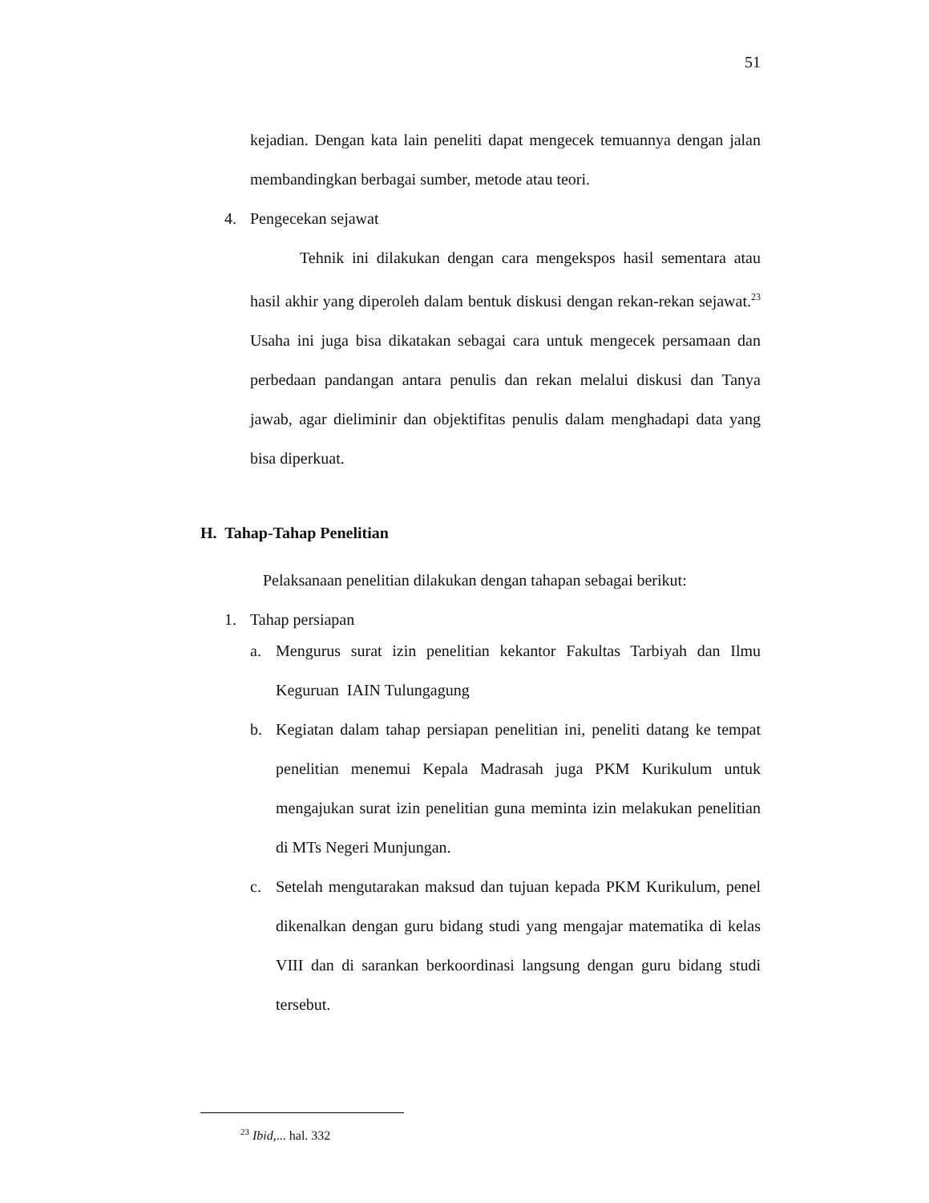51
kejadian. Dengan kata lain peneliti dapat mengecek temuannya dengan jalan membandingkan berbagai sumber, metode atau teori.
4. Pengecekan sejawat
Tehnik ini dilakukan dengan cara mengekspos hasil sementara atau hasil akhir yang diperoleh dalam bentuk diskusi dengan rekan-rekan sejawat.<sup>23</sup> Usaha ini juga bisa dikatakan sebagai cara untuk mengecek persamaan dan perbedaan pandangan antara penulis dan rekan melalui diskusi dan Tanya jawab, agar dieliminir dan objektifitas penulis dalam menghadapi data yang bisa diperkuat.
H. Tahap-Tahap Penelitian
Pelaksanaan penelitian dilakukan dengan tahapan sebagai berikut:
1. Tahap persiapan
a. Mengurus surat izin penelitian kekantor Fakultas Tarbiyah dan Ilmu Keguruan IAIN Tulungagung
b. Kegiatan dalam tahap persiapan penelitian ini, peneliti datang ke tempat penelitian menemui Kepala Madrasah juga PKM Kurikulum untuk mengajukan surat izin penelitian guna meminta izin melakukan penelitian di MTs Negeri Munjungan.
c. Setelah mengutarakan maksud dan tujuan kepada PKM Kurikulum, penel dikenalkan dengan guru bidang studi yang mengajar matematika di kelas VIII dan di sarankan berkoordinasi langsung dengan guru bidang studi tersebut.
<sup>23</sup> Ibid,... hal. 332